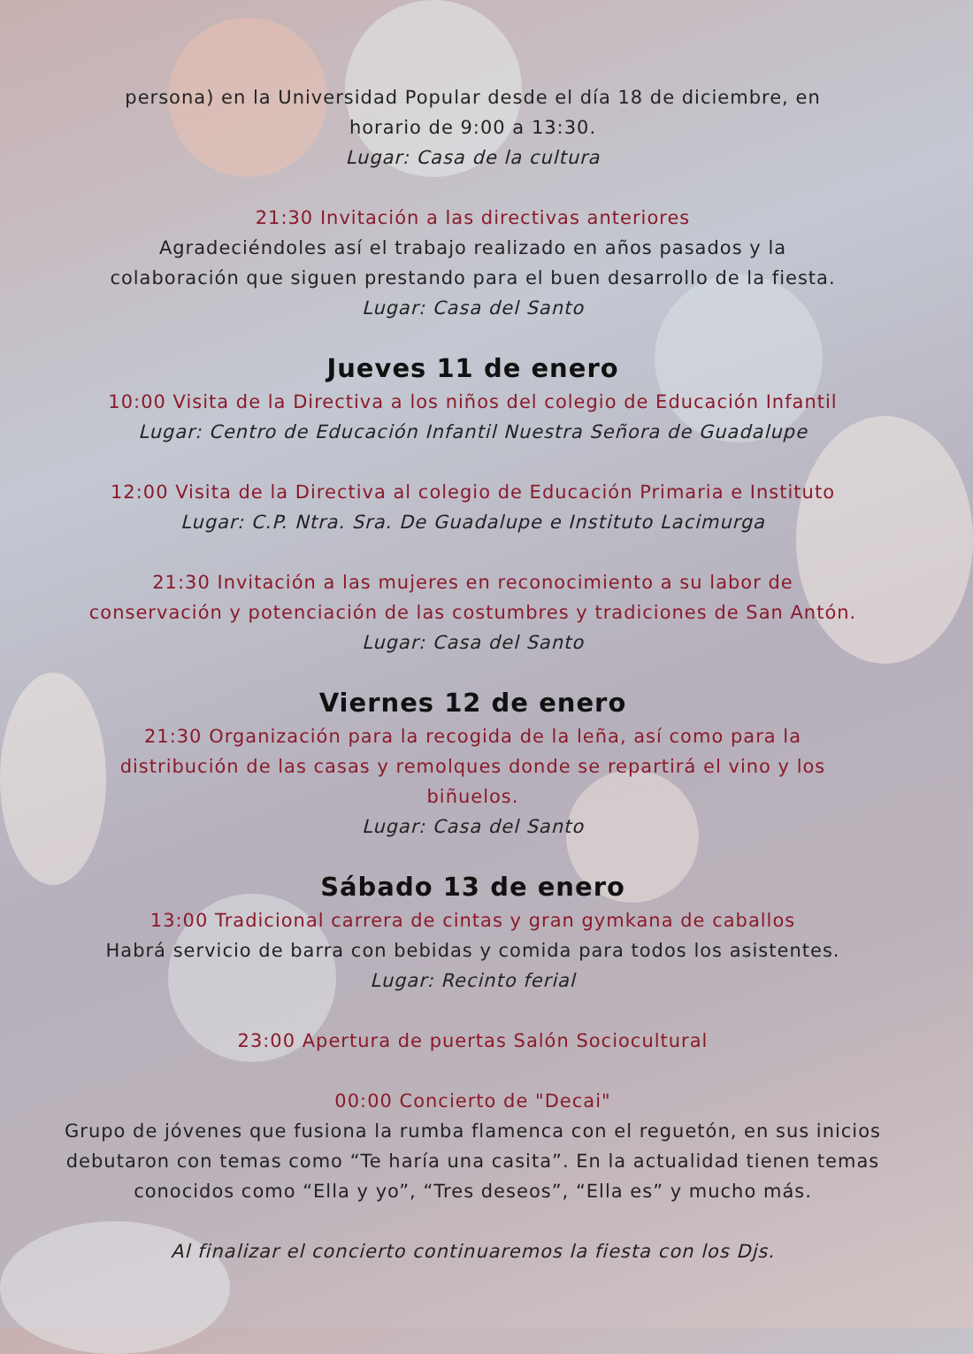persona) en la Universidad Popular desde el día 18 de diciembre, en
horario de 9:00 a 13:30.
Lugar: Casa de la cultura
21:30 Invitación a las directivas anteriores
Agradeciéndoles así el trabajo realizado en años pasados y la
colaboración que siguen prestando para el buen desarrollo de la fiesta.
Lugar: Casa del Santo
Jueves 11 de enero
10:00 Visita de la Directiva a los niños del colegio de Educación Infantil
Lugar: Centro de Educación Infantil Nuestra Señora de Guadalupe
12:00 Visita de la Directiva al colegio de Educación Primaria e Instituto
Lugar: C.P. Ntra. Sra. De Guadalupe e Instituto Lacimurga
21:30 Invitación a las mujeres en reconocimiento a su labor de
conservación y potenciación de las costumbres y tradiciones de San Antón.
Lugar: Casa del Santo
Viernes 12 de enero
21:30 Organización para la recogida de la leña, así como para la
distribución de las casas y remolques donde se repartirá el vino y los
biñuelos.
Lugar: Casa del Santo
Sábado 13 de enero
13:00 Tradicional carrera de cintas y gran gymkana de caballos
Habrá servicio de barra con bebidas y comida para todos los asistentes.
Lugar: Recinto ferial
23:00 Apertura de puertas Salón Sociocultural
00:00 Concierto de "Decai"
Grupo de jóvenes que fusiona la rumba flamenca con el reguetón, en sus inicios
debutaron con temas como “Te haría una casita”. En la actualidad tienen temas
conocidos como “Ella y yo”, “Tres deseos”, “Ella es” y mucho más.
Al finalizar el concierto continuaremos la fiesta con los Djs.